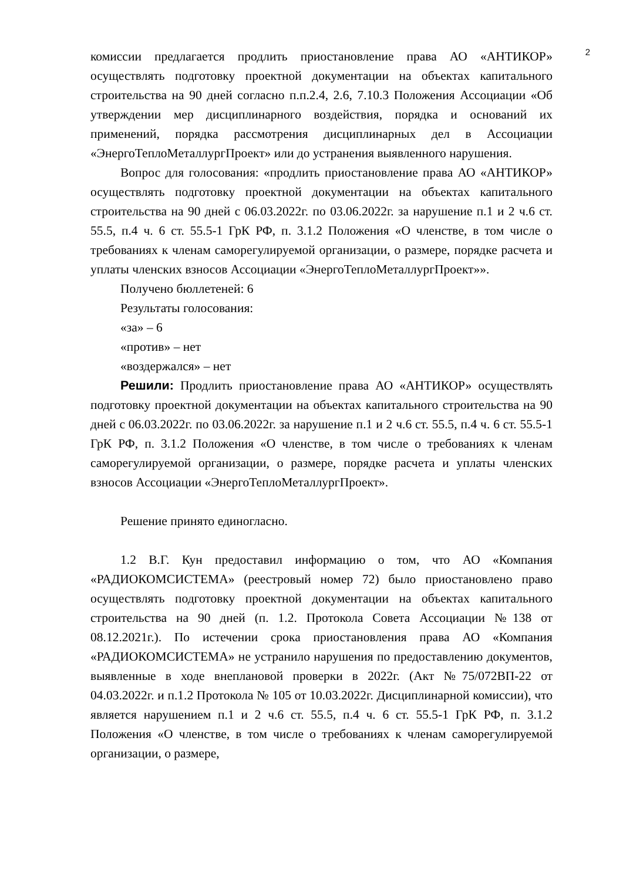2
комиссии предлагается продлить приостановление права АО «АНТИКОР» осуществлять подготовку проектной документации на объектах капитального строительства на 90 дней согласно п.п.2.4, 2.6, 7.10.3 Положения Ассоциации «Об утверждении мер дисциплинарного воздействия, порядка и оснований их применений, порядка рассмотрения дисциплинарных дел в Ассоциации «ЭнергоТеплоМеталлургПроект» или до устранения выявленного нарушения.
Вопрос для голосования: «продлить приостановление права АО «АНТИКОР» осуществлять подготовку проектной документации на объектах капитального строительства на 90 дней с 06.03.2022г. по 03.06.2022г. за нарушение п.1 и 2 ч.6 ст. 55.5, п.4 ч. 6 ст. 55.5-1 ГрК РФ, п. 3.1.2 Положения «О членстве, в том числе о требованиях к членам саморегулируемой организации, о размере, порядке расчета и уплаты членских взносов Ассоциации «ЭнергоТеплоМеталлургПроект»».
Получено бюллетеней: 6
Результаты голосования:
«за» – 6
«против» – нет
«воздержался» – нет
Решили: Продлить приостановление права АО «АНТИКОР» осуществлять подготовку проектной документации на объектах капитального строительства на 90 дней с 06.03.2022г. по 03.06.2022г. за нарушение п.1 и 2 ч.6 ст. 55.5, п.4 ч. 6 ст. 55.5-1 ГрК РФ, п. 3.1.2 Положения «О членстве, в том числе о требованиях к членам саморегулируемой организации, о размере, порядке расчета и уплаты членских взносов Ассоциации «ЭнергоТеплоМеталлургПроект».
Решение принято единогласно.
1.2 В.Г. Кун предоставил информацию о том, что АО «Компания «РАДИОКОМСИСТЕМА» (реестровый номер 72) было приостановлено право осуществлять подготовку проектной документации на объектах капитального строительства на 90 дней (п. 1.2. Протокола Совета Ассоциации №138 от 08.12.2021г.). По истечении срока приостановления права АО «Компания «РАДИОКОМСИСТЕМА» не устранило нарушения по предоставлению документов, выявленные в ходе внеплановой проверки в 2022г. (Акт №75/072ВП-22 от 04.03.2022г. и п.1.2 Протокола № 105 от 10.03.2022г. Дисциплинарной комиссии), что является нарушением п.1 и 2 ч.6 ст. 55.5, п.4 ч. 6 ст. 55.5-1 ГрК РФ, п. 3.1.2 Положения «О членстве, в том числе о требованиях к членам саморегулируемой организации, о размере,